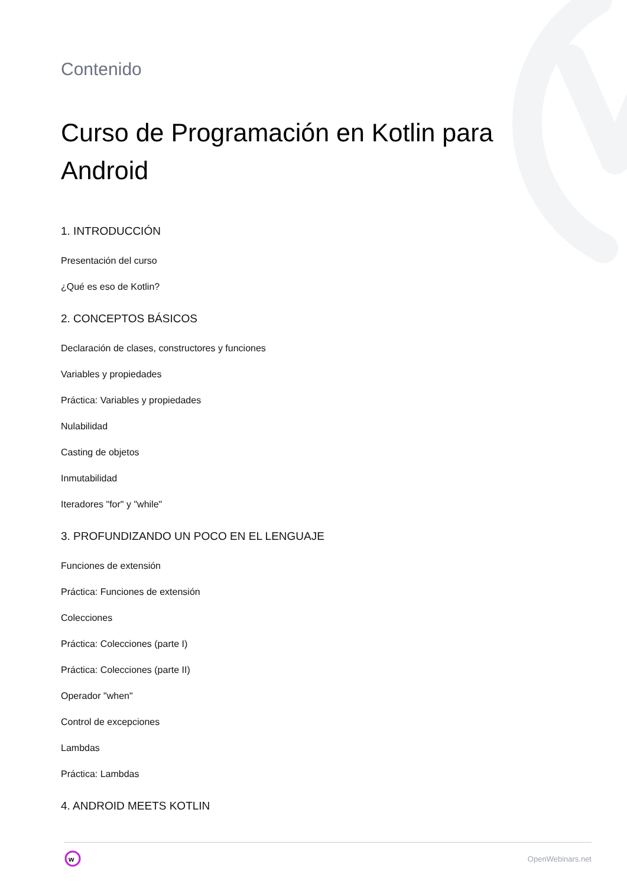Contenido
Curso de Programación en Kotlin para Android
1. INTRODUCCIÓN
Presentación del curso
¿Qué es eso de Kotlin?
2. CONCEPTOS BÁSICOS
Declaración de clases, constructores y funciones
Variables y propiedades
Práctica: Variables y propiedades
Nulabilidad
Casting de objetos
Inmutabilidad
Iteradores "for" y "while"
3. PROFUNDIZANDO UN POCO EN EL LENGUAJE
Funciones de extensión
Práctica: Funciones de extensión
Colecciones
Práctica: Colecciones (parte I)
Práctica: Colecciones (parte II)
Operador "when"
Control de excepciones
Lambdas
Práctica: Lambdas
4. ANDROID MEETS KOTLIN
w
OpenWebinars.net